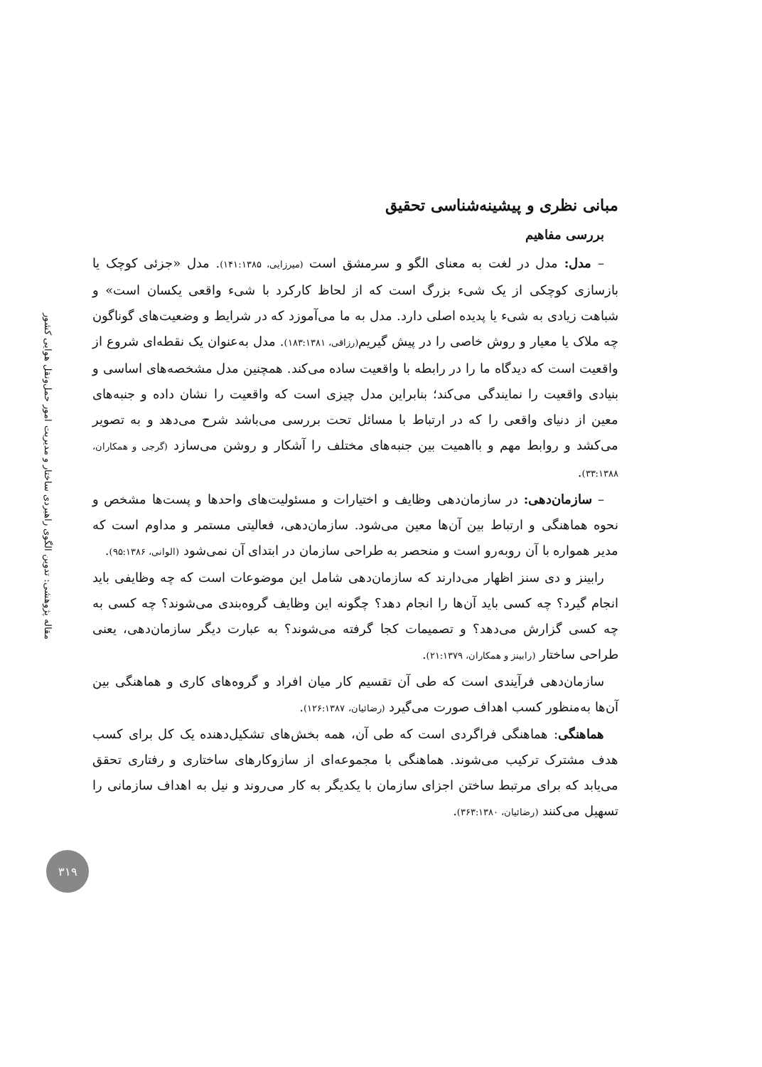مقاله پژوهشی: تدوین الگوی راهبردی ساختار و مدیریت امور حمل‌ونقل هوایی کشور
مبانی نظری و پیشینه‌شناسی تحقیق
بررسی مفاهیم
– مدل: مدل در لغت به معنای الگو و سرمشق است (میرزایی، ۱۴۱:۱۳۸۵). مدل «جزئی کوچک یا بازسازی کوچکی از یک شیء بزرگ است که از لحاظ کارکرد با شیء واقعی یکسان است» و شباهت زیادی به شیء یا پدیده اصلی دارد. مدل به ما می‌آموزد که در شرایط و وضعیت‌های گوناگون چه ملاک یا معیار و روش خاصی را در پیش گیریم(رزاقی، ۱۸۳:۱۳۸۱). مدل به‌عنوان یک نقطه‌ای شروع از واقعیت است که دیدگاه ما را در رابطه با واقعیت ساده می‌کند. همچنین مدل مشخصه‌های اساسی و بنیادی واقعیت را نمایندگی می‌کند؛ بنابراین مدل چیزی است که واقعیت را نشان داده و جنبه‌های معین از دنیای واقعی را که در ارتباط با مسائل تحت بررسی می‌باشد شرح می‌دهد و به تصویر می‌کشد و روابط مهم و بااهمیت بین جنبه‌های مختلف را آشکار و روشن می‌سازد (گرجی و همکاران، ۳۳:۱۳۸۸).
– سازمان‌دهی: در سازمان‌دهی وظایف و اختیارات و مسئولیت‌های واحدها و پست‌ها مشخص و نحوه هماهنگی و ارتباط بین آن‌ها معین می‌شود. سازمان‌دهی، فعالیتی مستمر و مداوم است که مدیر همواره با آن روبه‌رو است و منحصر به طراحی سازمان در ابتدای آن نمی‌شود (الوانی، ۹۵:۱۳۸۶).
رابینز و دی سنز اظهار می‌دارند که سازمان‌دهی شامل این موضوعات است که چه وظایفی باید انجام گیرد؟ چه کسی باید آن‌ها را انجام دهد؟ چگونه این وظایف گروه‌بندی می‌شوند؟ چه کسی به چه کسی گزارش می‌دهد؟ و تصمیمات کجا گرفته می‌شوند؟ به عبارت دیگر سازمان‌دهی، یعنی طراحی ساختار (رابینز و همکاران، ۲۱:۱۳۷۹).
سازمان‌دهی فرآیندی است که طی آن تقسیم کار میان افراد و گروه‌های کاری و هماهنگی بین آن‌ها به‌منظور کسب اهداف صورت می‌گیرد (رضائیان، ۱۲۶:۱۳۸۷).
هماهنگی: هماهنگی فراگردی است که طی آن، همه بخش‌های تشکیل‌دهنده یک کل برای کسب هدف مشترک ترکیب می‌شوند. هماهنگی با مجموعه‌ای از سازوکارهای ساختاری و رفتاری تحقق می‌یابد که برای مرتبط ساختن اجزای سازمان با یکدیگر به کار می‌روند و نیل به اهداف سازمانی را تسهیل می‌کنند (رضائیان، ۳۶۳:۱۳۸۰).
۳۱۹